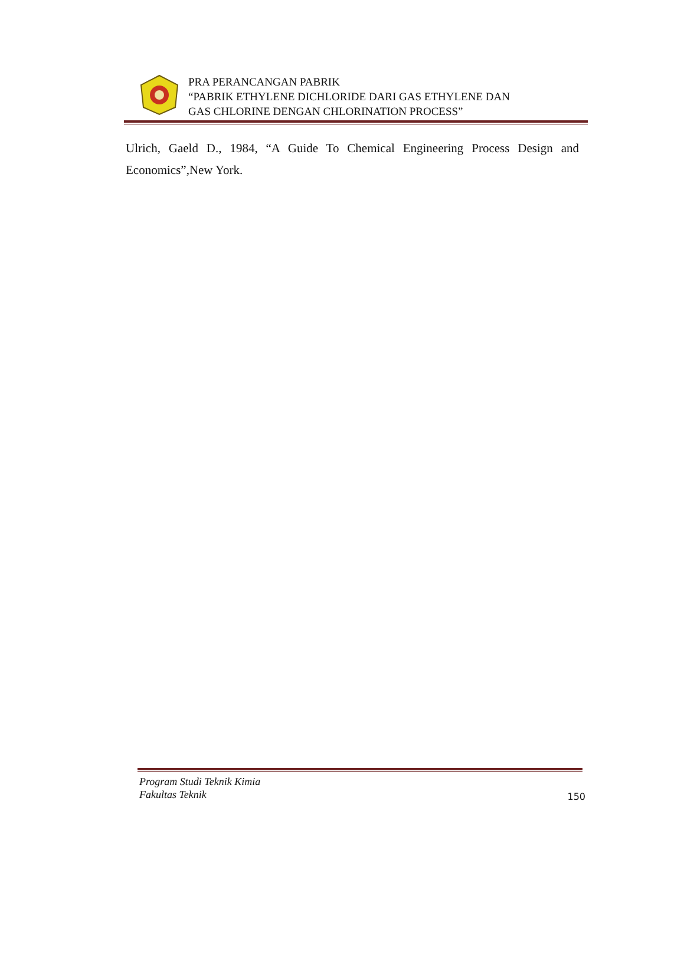PRA PERANCANGAN PABRIK
“PABRIK ETHYLENE DICHLORIDE DARI GAS ETHYLENE DAN
GAS CHLORINE DENGAN CHLORINATION PROCESS”
Ulrich, Gaeld D., 1984, “A Guide To Chemical Engineering Process Design and Economics”,New York.
Program Studi Teknik Kimia
Fakultas Teknik
150